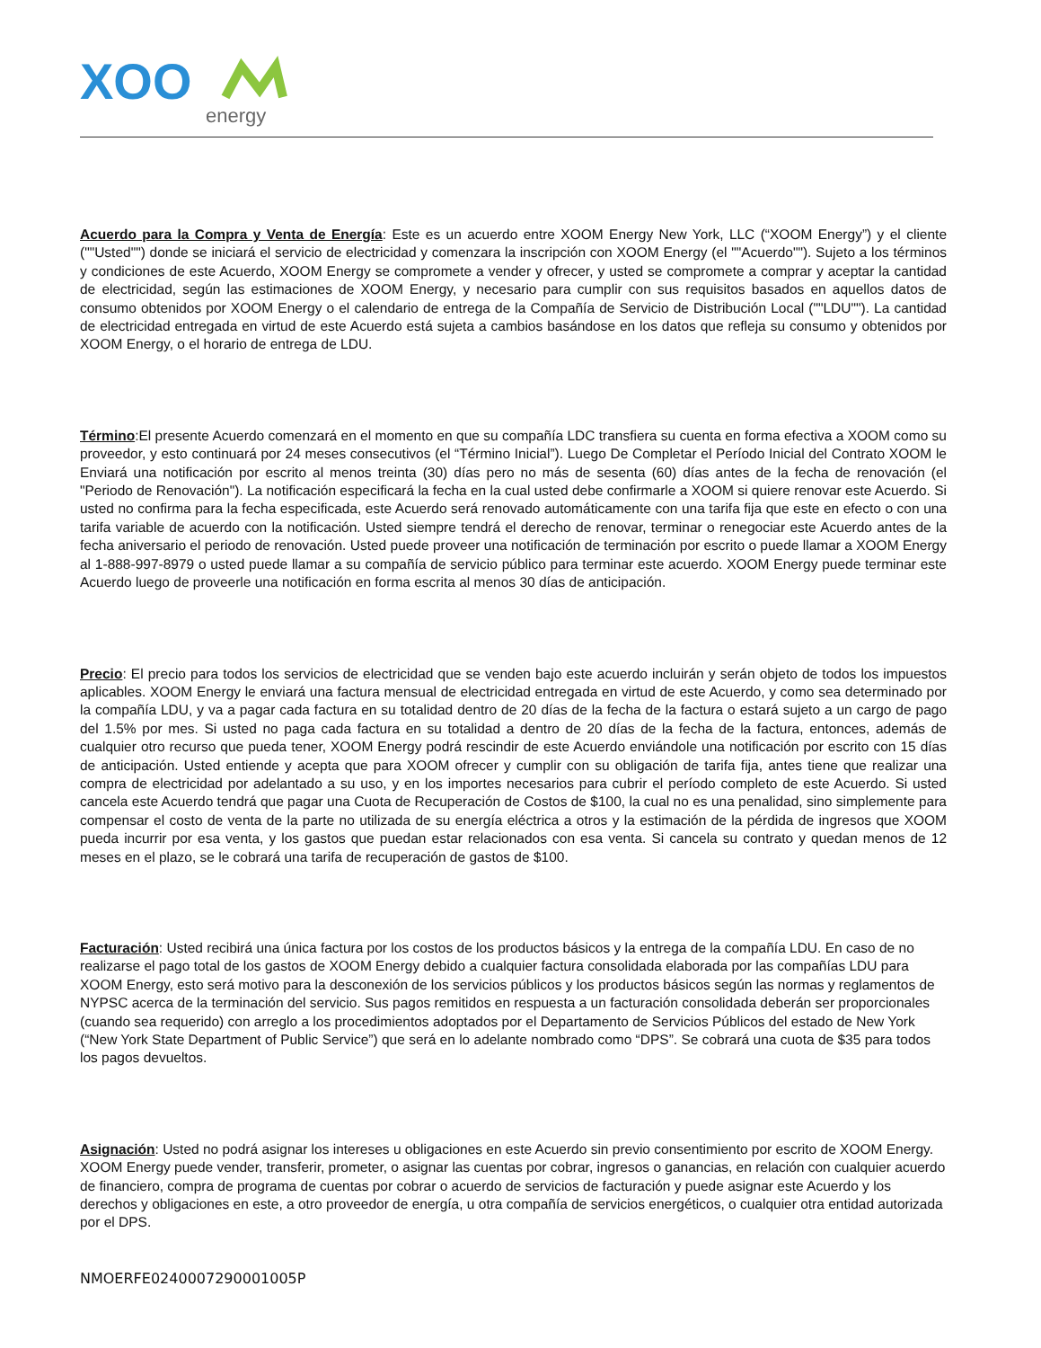XOO
energy
Acuerdo para la Compra y Venta de Energía: Este es un acuerdo entre XOOM Energy New York, LLC (“XOOM Energy”) y el cliente (""Usted"") donde se iniciará el servicio de electricidad y comenzara la inscripción con XOOM Energy (el ""Acuerdo""). Sujeto a los términos y condiciones de este Acuerdo, XOOM Energy se compromete a vender y ofrecer, y usted se compromete a comprar y aceptar la cantidad de electricidad, según las estimaciones de XOOM Energy, y necesario para cumplir con sus requisitos basados en aquellos datos de consumo obtenidos por XOOM Energy o el calendario de entrega de la Compañía de Servicio de Distribución Local (""LDU""). La cantidad de electricidad entregada en virtud de este Acuerdo está sujeta a cambios basándose en los datos que refleja su consumo y obtenidos por XOOM Energy, o el horario de entrega de LDU.
Término:El presente Acuerdo comenzará en el momento en que su compañía LDC transfiera su cuenta en forma efectiva a XOOM como su proveedor, y esto continuará por 24 meses consecutivos (el “Término Inicial”). Luego De Completar el Período Inicial del Contrato XOOM le Enviará una notificación por escrito al menos treinta (30) días pero no más de sesenta (60) días antes de la fecha de renovación (el "Periodo de Renovación"). La notificación especificará la fecha en la cual usted debe confirmarle a XOOM si quiere renovar este Acuerdo. Si usted no confirma para la fecha especificada, este Acuerdo será renovado automáticamente con una tarifa fija que este en efecto o con una tarifa variable de acuerdo con la notificación. Usted siempre tendrá el derecho de renovar, terminar o renegociar este Acuerdo antes de la fecha aniversario el periodo de renovación. Usted puede proveer una notificación de terminación por escrito o puede llamar a XOOM Energy al 1-888-997-8979 o usted puede llamar a su compañía de servicio público para terminar este acuerdo. XOOM Energy puede terminar este Acuerdo luego de proveerle una notificación en forma escrita al menos 30 días de anticipación.
Precio: El precio para todos los servicios de electricidad que se venden bajo este acuerdo incluirán y serán objeto de todos los impuestos aplicables. XOOM Energy le enviará una factura mensual de electricidad entregada en virtud de este Acuerdo, y como sea determinado por la compañía LDU, y va a pagar cada factura en su totalidad dentro de 20 días de la fecha de la factura o estará sujeto a un cargo de pago del 1.5% por mes. Si usted no paga cada factura en su totalidad a dentro de 20 días de la fecha de la factura, entonces, además de cualquier otro recurso que pueda tener, XOOM Energy podrá rescindir de este Acuerdo enviándole una notificación por escrito con 15 días de anticipación. Usted entiende y acepta que para XOOM ofrecer y cumplir con su obligación de tarifa fija, antes tiene que realizar una compra de electricidad por adelantado a su uso, y en los importes necesarios para cubrir el período completo de este Acuerdo. Si usted cancela este Acuerdo tendrá que pagar una Cuota de Recuperación de Costos de $100, la cual no es una penalidad, sino simplemente para compensar el costo de venta de la parte no utilizada de su energía eléctrica a otros y la estimación de la pérdida de ingresos que XOOM pueda incurrir por esa venta, y los gastos que puedan estar relacionados con esa venta. Si cancela su contrato y quedan menos de 12 meses en el plazo, se le cobrará una tarifa de recuperación de gastos de $100.
Facturación: Usted recibirá una única factura por los costos de los productos básicos y la entrega de la compañía LDU. En caso de no realizarse el pago total de los gastos de XOOM Energy debido a cualquier factura consolidada elaborada por las compañías LDU para XOOM Energy, esto será motivo para la desconexión de los servicios públicos y los productos básicos según las normas y reglamentos de NYPSC acerca de la terminación del servicio. Sus pagos remitidos en respuesta a un facturación consolidada deberán ser proporcionales (cuando sea requerido) con arreglo a los procedimientos adoptados por el Departamento de Servicios Públicos del estado de New York (“New York State Department of Public Service”) que será en lo adelante nombrado como “DPS”. Se cobrará una cuota de $35 para todos los pagos devueltos.
Asignación: Usted no podrá asignar los intereses u obligaciones en este Acuerdo sin previo consentimiento por escrito de XOOM Energy. XOOM Energy puede vender, transferir, prometer, o asignar las cuentas por cobrar, ingresos o ganancias, en relación con cualquier acuerdo de financiero, compra de programa de cuentas por cobrar o acuerdo de servicios de facturación y puede asignar este Acuerdo y los derechos y obligaciones en este, a otro proveedor de energía, u otra compañía de servicios energéticos, o cualquier otra entidad autorizada por el DPS.
NMOERFE0240007290001005P